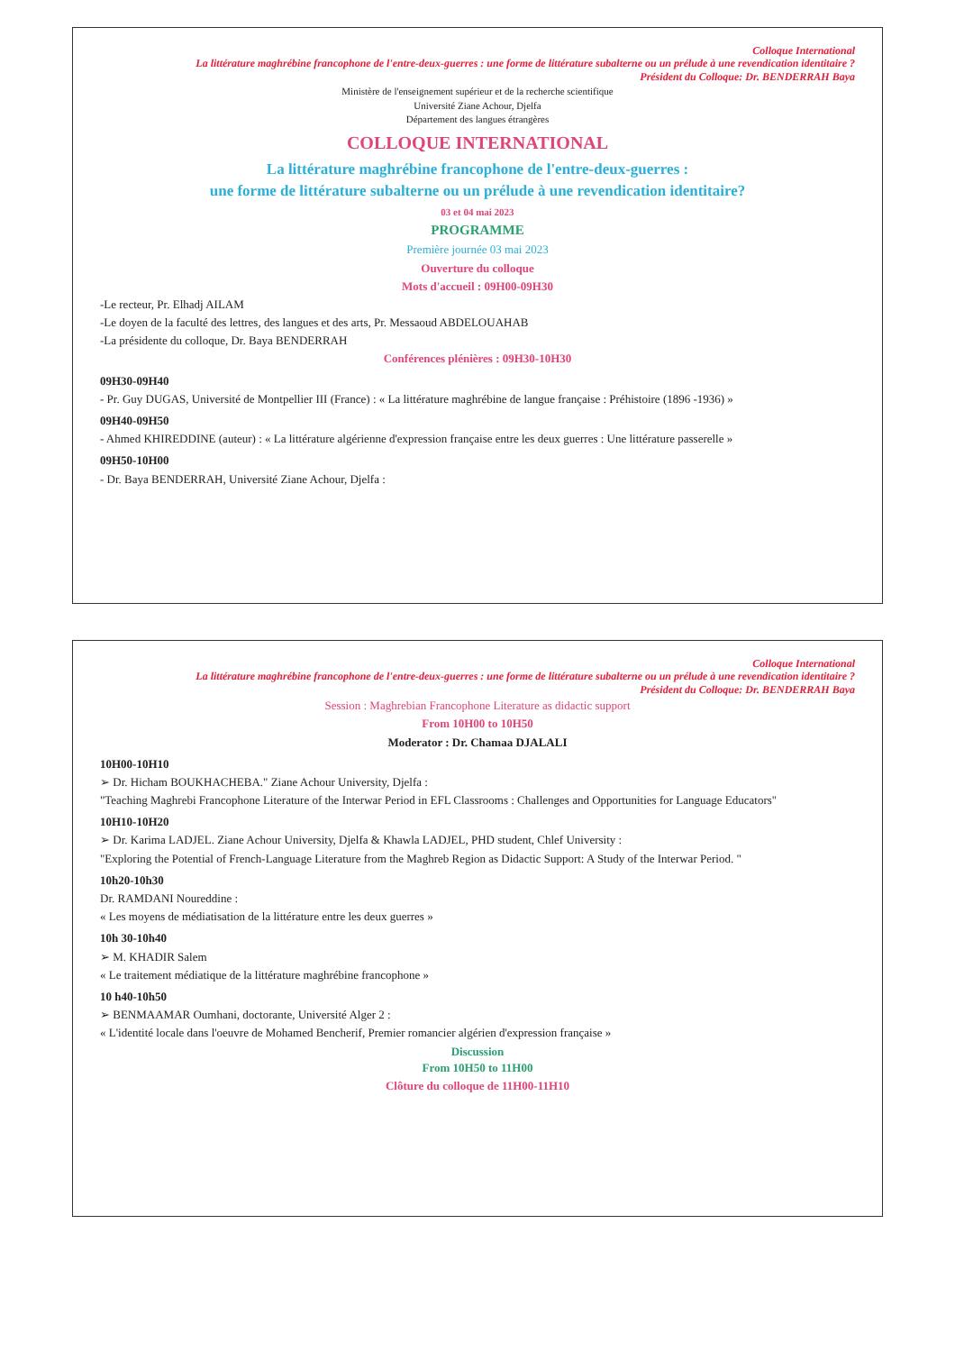Colloque International
La littérature maghrébine francophone de l'entre-deux-guerres : une forme de littérature subalterne ou un prélude à une revendication identitaire ?
Président du Colloque: Dr. BENDERRAH Baya
Ministère de l'enseignement supérieur et de la recherche scientifique
Université Ziane Achour, Djelfa
Département des langues étrangères
COLLOQUE INTERNATIONAL
La littérature maghrébine francophone de l'entre-deux-guerres :
une forme de littérature subalterne ou un prélude à une revendication identitaire?
03 et 04 mai 2023
PROGRAMME
Première journée 03 mai 2023
Ouverture du colloque
Mots d'accueil : 09H00-09H30
-Le recteur, Pr. Elhadj AILAM
-Le doyen de la faculté des lettres, des langues et des arts, Pr. Messaoud ABDELOUAHAB
-La présidente du colloque, Dr. Baya BENDERRAH
Conférences plénières : 09H30-10H30
09H30-09H40
- Pr. Guy DUGAS, Université de Montpellier III (France) : « La littérature maghrébine de langue française : Préhistoire (1896 -1936) »
09H40-09H50
- Ahmed KHIREDDINE (auteur) : « La littérature algérienne d'expression française entre les deux guerres : Une littérature passerelle »
09H50-10H00
- Dr. Baya BENDERRAH, Université Ziane Achour, Djelfa :
Colloque International
La littérature maghrébine francophone de l'entre-deux-guerres : une forme de littérature subalterne ou un prélude à une revendication identitaire ?
Président du Colloque: Dr. BENDERRAH Baya
Session : Maghrebian Francophone Literature as didactic support
From 10H00 to 10H50
Moderator : Dr. Chamaa DJALALI
10H00-10H10
➢ Dr. Hicham BOUKHACHEBA." Ziane Achour University, Djelfa :
"Teaching Maghrebi Francophone Literature of the Interwar Period in EFL Classrooms : Challenges and Opportunities for Language Educators"
10H10-10H20
➢ Dr. Karima LADJEL. Ziane Achour University, Djelfa & Khawla LADJEL, PHD student, Chlef University :
"Exploring the Potential of French-Language Literature from the Maghreb Region as Didactic Support: A Study of the Interwar Period. "
10h20-10h30
Dr. RAMDANI Noureddine :
« Les moyens de médiatisation de la littérature entre les deux guerres »
10h 30-10h40
➢ M. KHADIR Salem
« Le traitement médiatique de la littérature maghrébine francophone »
10 h40-10h50
➢ BENMAAMAR Oumhani, doctorante, Université Alger 2 :
« L'identité locale dans l'oeuvre de Mohamed Bencherif, Premier romancier algérien d'expression française »
Discussion
From 10H50 to 11H00
Clôture du colloque de 11H00-11H10